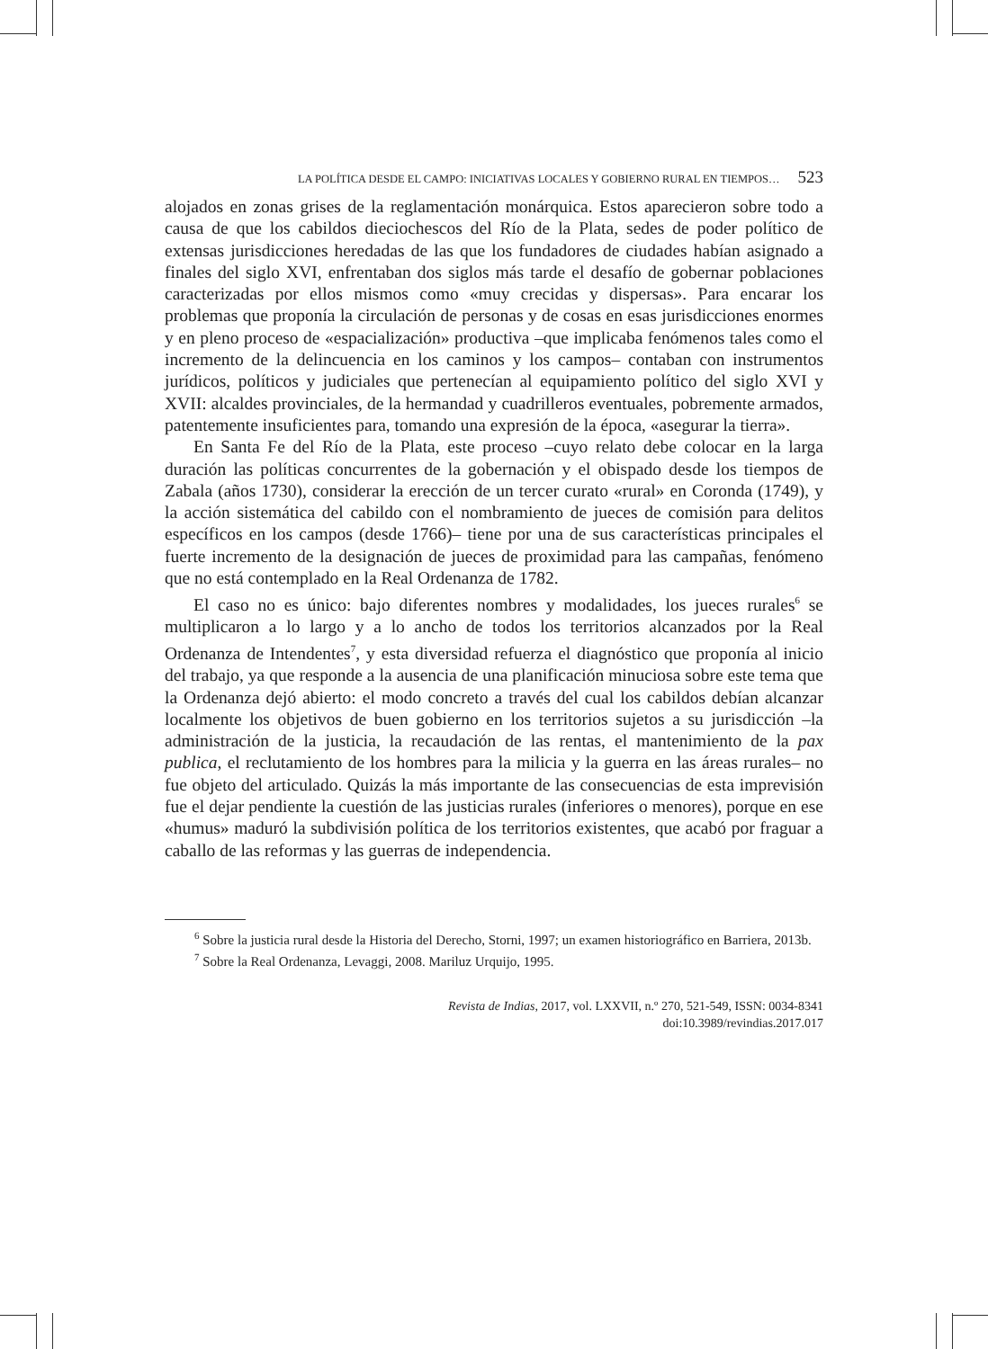LA POLÍTICA DESDE EL CAMPO: INICIATIVAS LOCALES Y GOBIERNO RURAL EN TIEMPOS… 523
alojados en zonas grises de la reglamentación monárquica. Estos aparecieron sobre todo a causa de que los cabildos dieciochescos del Río de la Plata, sedes de poder político de extensas jurisdicciones heredadas de las que los fundadores de ciudades habían asignado a finales del siglo XVI, enfrentaban dos siglos más tarde el desafío de gobernar poblaciones caracterizadas por ellos mismos como «muy crecidas y dispersas». Para encarar los problemas que proponía la circulación de personas y de cosas en esas jurisdicciones enormes y en pleno proceso de «espacialización» productiva –que implicaba fenómenos tales como el incremento de la delincuencia en los caminos y los campos– contaban con instrumentos jurídicos, políticos y judiciales que pertenecían al equipamiento político del siglo XVI y XVII: alcaldes provinciales, de la hermandad y cuadrilleros eventuales, pobremente armados, patentemente insuficientes para, tomando una expresión de la época, «asegurar la tierra».
En Santa Fe del Río de la Plata, este proceso –cuyo relato debe colocar en la larga duración las políticas concurrentes de la gobernación y el obispado desde los tiempos de Zabala (años 1730), considerar la erección de un tercer curato «rural» en Coronda (1749), y la acción sistemática del cabildo con el nombramiento de jueces de comisión para delitos específicos en los campos (desde 1766)– tiene por una de sus características principales el fuerte incremento de la designación de jueces de proximidad para las campañas, fenómeno que no está contemplado en la Real Ordenanza de 1782.
El caso no es único: bajo diferentes nombres y modalidades, los jueces rurales<sup>6</sup> se multiplicaron a lo largo y a lo ancho de todos los territorios alcanzados por la Real Ordenanza de Intendentes<sup>7</sup>, y esta diversidad refuerza el diagnóstico que proponía al inicio del trabajo, ya que responde a la ausencia de una planificación minuciosa sobre este tema que la Ordenanza dejó abierto: el modo concreto a través del cual los cabildos debían alcanzar localmente los objetivos de buen gobierno en los territorios sujetos a su jurisdicción –la administración de la justicia, la recaudación de las rentas, el mantenimiento de la pax publica, el reclutamiento de los hombres para la milicia y la guerra en las áreas rurales– no fue objeto del articulado. Quizás la más importante de las consecuencias de esta imprevisión fue el dejar pendiente la cuestión de las justicias rurales (inferiores o menores), porque en ese «humus» maduró la subdivisión política de los territorios existentes, que acabó por fraguar a caballo de las reformas y las guerras de independencia.
<sup>6</sup> Sobre la justicia rural desde la Historia del Derecho, Storni, 1997; un examen historiográfico en Barriera, 2013b.
<sup>7</sup> Sobre la Real Ordenanza, Levaggi, 2008. Mariluz Urquijo, 1995.
Revista de Indias, 2017, vol. LXXVII, n.º 270, 521-549, ISSN: 0034-8341
doi:10.3989/revindias.2017.017